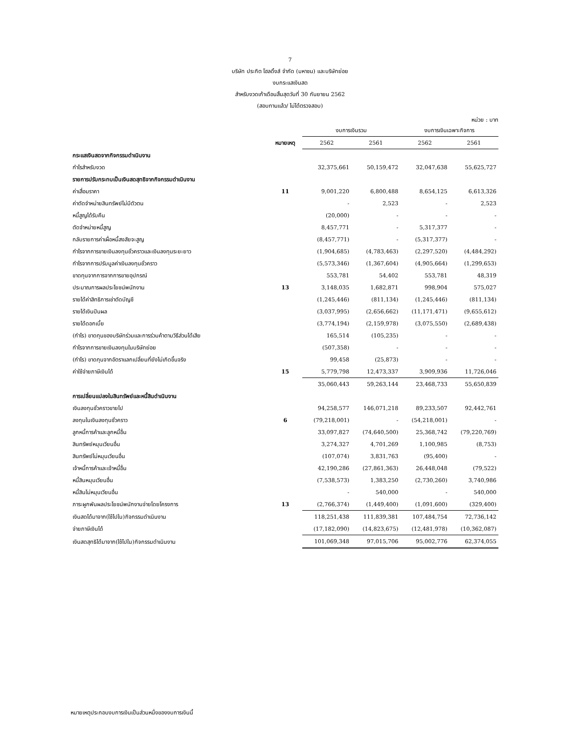7
บริษัท ประกิต โฮลดิ้งส์ จำกัด (มหาชน) และบริษัทย่อย
งบกระแสเงินสด
สำหรับงวดเก้าเดือนสิ้นสุดวันที่ 30 กันยายน 2562
(สอบทานแล้ว/ ไม่ได้ตรวจสอบ)
หน่วย : บาท
| | | งบการเงินรวม | | งบการเงินเฉพาะกิจการ | |
| --- | --- | --- | --- | --- | --- |
| | หมายเหตุ | 2562 | 2561 | 2562 | 2561 |
| กระแสเงินสดจากกิจกรรมดำเนินงาน | | | | | |
| กำไรสำหรับงวด | | 32,375,661 | 50,159,472 | 32,047,638 | 55,625,727 |
| รายการปรับกระทบเป็นเงินสดสุทธิจากกิจกรรมดำเนินงาน | | | | | |
| ค่าเสื่อมราคา | 11 | 9,001,220 | 6,800,488 | 8,654,125 | 6,613,326 |
| ค่าตัดจำหน่ายสินทรัพย์ไม่มีตัวตน | | - | 2,523 | - | 2,523 |
| หนี้สูญได้รับคืน | | (20,000) | - | - | - |
| ตัดจำหน่ายหนี้สูญ | | 8,457,771 | - | 5,317,377 | - |
| กลับรายการค่าเผื่อหนี้สงสัยจะสูญ | | (8,457,771) | - | (5,317,377) | - |
| กำไรจากการขายเงินลงทุนชั่วคราวและเงินลงทุนระยะยาว | | (1,904,685) | (4,783,463) | (2,297,520) | (4,484,292) |
| กำไรจากการปรับมูลค่าเงินลงทุนชั่วคราว | | (5,573,346) | (1,367,604) | (4,905,664) | (1,299,653) |
| ขาดทุนจากการจากการขายอุปกรณ์ | | 553,781 | 54,402 | 553,781 | 48,319 |
| ประมาณการผลประโยชน์พนักงาน | 13 | 3,148,035 | 1,682,871 | 998,904 | 575,027 |
| รายได้ค่าสิทธิการเช่าตัดบัญชี | | (1,245,446) | (811,134) | (1,245,446) | (811,134) |
| รายได้เงินปันผล | | (3,037,995) | (2,656,662) | (11,171,471) | (9,655,612) |
| รายได้ดอกเบี้ย | | (3,774,194) | (2,159,978) | (3,075,550) | (2,689,438) |
| (กำไร) ขาดทุนของบริษัทร่วมและการร่วมค้าตามวิธีส่วนได้เสีย | | 165,514 | (105,235) | - | - |
| กำไรจากการขายเงินลงทุนในบริษัทย่อย | | (507,358) | - | - | - |
| (กำไร) ขาดทุนจากอัตราแลกเปลี่ยนที่ยังไม่เกิดขึ้นจริง | | 99,458 | (25,873) | - | - |
| ค่าใช้จ่ายภาษีเงินได้ | 15 | 5,779,798 | 12,473,337 | 3,909,936 | 11,726,046 |
| | | 35,060,443 | 59,263,144 | 23,468,733 | 55,650,839 |
| การเปลี่ยนแปลงในสินทรัพย์และหนี้สินดำเนินงาน | | | | | |
| เงินลงทุนชั่วคราวขายไป | | 94,258,577 | 146,071,218 | 89,233,507 | 92,442,761 |
| ลงทุนในเงินลงทุนชั่วคราว | 6 | (79,218,001) | - | (54,218,001) | - |
| ลูกหนี้การค้าและลูกหนี้อื่น | | 33,097,827 | (74,640,500) | 25,368,742 | (79,220,769) |
| สินทรัพย์หมุนเวียนอื่น | | 3,274,327 | 4,701,269 | 1,100,985 | (8,753) |
| สินทรัพย์ไม่หมุนเวียนอื่น | | (107,074) | 3,831,763 | (95,400) | - |
| เจ้าหนี้การค้าและเจ้าหนี้อื่น | | 42,190,286 | (27,861,363) | 26,448,048 | (79,522) |
| หนี้สินหมุนเวียนอื่น | | (7,538,573) | 1,383,250 | (2,730,260) | 3,740,986 |
| หนี้สินไม่หมุนเวียนอื่น | | - | 540,000 | - | 540,000 |
| ภาระผูกพันผลประโยชน์พนักงานจ่ายโดยโครงการ | 13 | (2,766,374) | (1,449,400) | (1,091,600) | (329,400) |
| เงินสดได้มาจาก(ใช้ไปใน)กิจกรรมดำเนินงาน | | 118,251,438 | 111,839,381 | 107,484,754 | 72,736,142 |
| จ่ายภาษีเงินได้ | | (17,182,090) | (14,823,675) | (12,481,978) | (10,362,087) |
| เงินสดสุทธิได้มาจาก(ใช้ไปใน)กิจกรรมดำเนินงาน | | 101,069,348 | 97,015,706 | 95,002,776 | 62,374,055 |
หมายเหตุประกอบงบการเงินเป็นส่วนหนึ่งของงบการเงินนี้